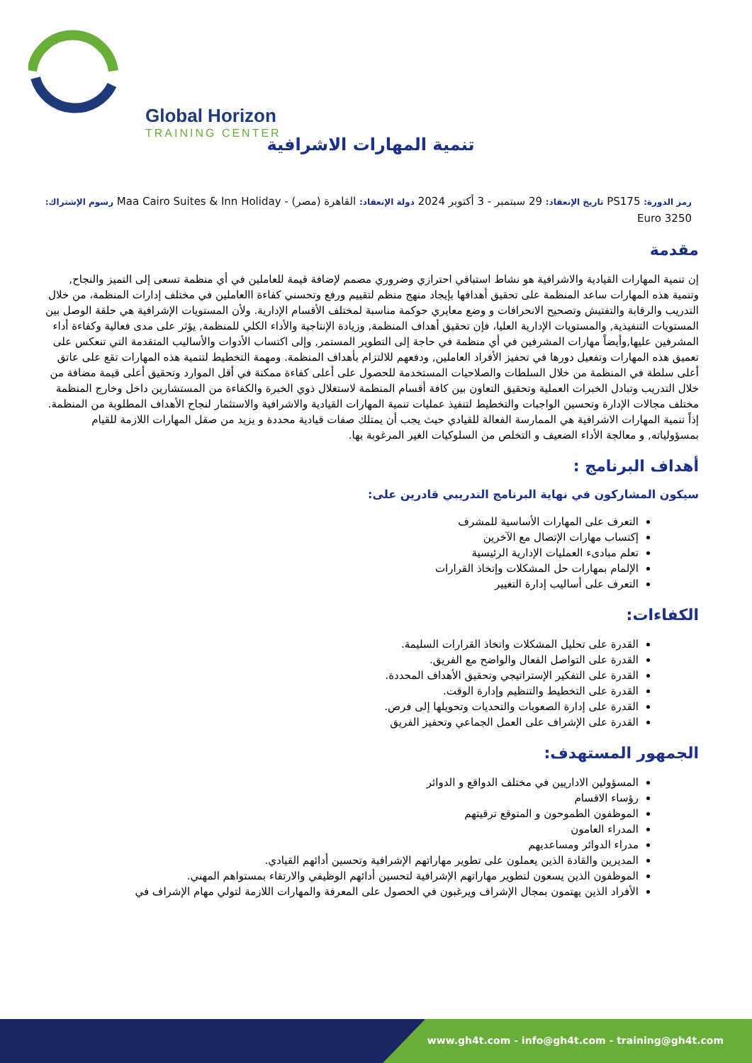Global Horizon
TRAINING CENTER
تنمية المهارات الاشرافية
رمز الدورة: PS175 تاريخ الإنعقاد: 29 سبتمبر - 3 أكتوبر 2024 دولة الإنعقاد: القاهرة (مصر) - Maa Cairo Suites & Inn Holiday رسوم الإشتراك: 3250 Euro
مقدمة
إن تنمية المهارات القيادية والاشرافية هو نشاط استباقي احترازي وضروري مصمم لإضافة قيمة للعاملين في أي منظمة تسعى إلى التميز والنجاح, وتنمية هذه المهارات ساعد المنظمة على تحقيق أهدافها بإيجاد منهج منظم لتقييم ورفع وتحسني كفاءة االعاملين في مختلف إدارات المنظمة، من خلال التدريب والرقابة والتفتيش وتصحيح الانحرافات و وضع معايري حوكمة مناسبة لمختلف الأقسام الإدارية. ولأن المستويات الإشرافية هي حلقة الوصل بين المستويات التنفيذية, والمستويات الإدارية العليا، فإن تحقيق أهداف المنظمة, وزيادة الإنتاجية والأداء الكلي للمنظمة, يؤثر على مدى فعالية وكفاءة أداء المشرفين عليها,وأيضاً مهارات المشرفين في أي منظمة في حاجة إلى التطوير المستمر, وإلى اكتساب الأدوات والأساليب المتقدمة التي تنعكس على تعميق هذه المهارات وتفعيل دورها في تحفيز الأفراد العاملين, ودفعهم للالتزام بأهداف المنظمة. ومهمة التخطيط لتنمية هذه المهارات تقع على عاتق أعلى سلطة في المنظمة من خلال السلطات والصلاحيات المستخدمة للحصول على أعلى كفاءة ممكنة في أقل الموارد وتحقيق أعلى قيمة مضافة من خلال التدريب وتبادل الخبرات العملية وتحقيق التعاون بين كافة أقسام المنظمة لاستغلال ذوي الخبرة والكفاءة من المستشارين داخل وخارج المنظمة مختلف مجالات الإدارة وتحسين الواجبات والتخطيط لتنفيذ عمليات تنمية المهارات القيادية والاشرافية والاستثمار لنجاح الأهداف المطلوبة من المنظمة. إذاً تنمية المهارات الاشرافية هي الممارسة الفعالة للقيادي حيث يجب أن يمتلك صفات قيادية محددة و يزيد من صقل المهارات اللازمة للقيام بمسؤولياته, و معالجة الأداء الضعيف و التخلص من السلوكيات الغير المرغوبة بها.
أهداف البرنامج :
سيكون المشاركون في نهاية البرنامج التدريبي قادرين على:
التعرف على المهارات الأساسية للمشرف
إكتساب مهارات الإتصال مع الآخرين
تعلم مبادىء العمليات الإدارية الرئيسية
الإلمام بمهارات حل المشكلات وإتخاذ القرارات
التعرف على أساليب إدارة التغيير
الكفاءات:
القدرة على تحليل المشكلات واتخاذ القرارات السليمة.
القدرة على التواصل الفعال والواضح مع الفريق.
القدرة على التفكير الإستراتيجي وتحقيق الأهداف المحددة.
القدرة على التخطيط والتنظيم وإدارة الوقت.
القدرة على إدارة الصعوبات والتحديات وتحويلها إلى فرص.
القدرة على الإشراف على العمل الجماعي وتحفيز الفريق
الجمهور المستهدف:
المسؤولين الاداريين في مختلف الدواقع و الدوائر
رؤساء الاقسام
الموظفون الطموحون و المتوقع ترقيتهم
المدراء العامون
مدراء الدوائر ومساعديهم
المديرين والقادة الذين يعملون على تطوير مهاراتهم الإشرافية وتحسين أدائهم القيادي.
الموظفون الذين يسعون لتطوير مهاراتهم الإشرافية لتحسين أدائهم الوظيفي والارتقاء بمستواهم المهني.
الأفراد الذين يهتمون بمجال الإشراف ويرغبون في الحصول على المعرفة والمهارات اللازمة لتولي مهام الإشراف في
www.gh4t.com - info@gh4t.com - training@gh4t.com